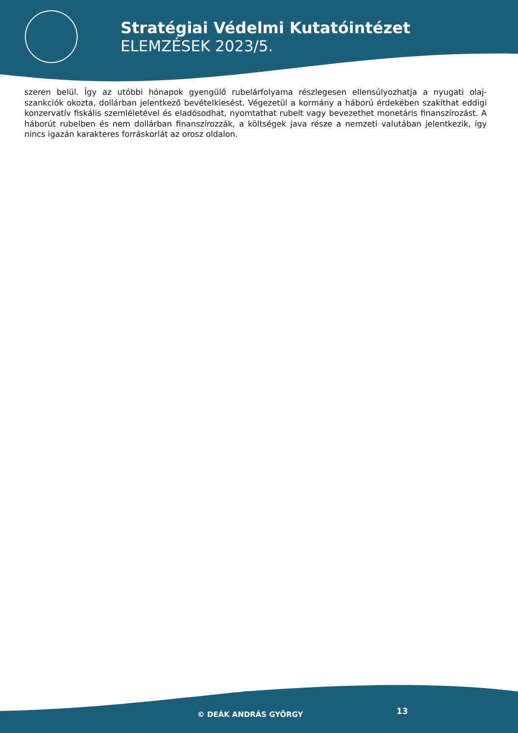Stratégiai Védelmi Kutatóintézet
ELEMZÉSEK 2023/5.
szeren belül. Így az utóbbi hónapok gyengülő rubelárfolyama részlegesen ellensúlyozhatja a nyugati olaj-szankciók okozta, dollárban jelentkező bevételkiesést. Végezetül a kormány a háború érdekében szakíthat eddigi konzervatív fiskális szemléletével és eladósodhat, nyomtathat rubelt vagy bevezethet monetáris finanszírozást. A háborút rubelben és nem dollárban finanszírozzák, a költségek java része a nemzeti valutában jelentkezik, így nincs igazán karakteres forráskorlát az orosz oldalon.
© DEÁK ANDRÁS GYÖRGY 13